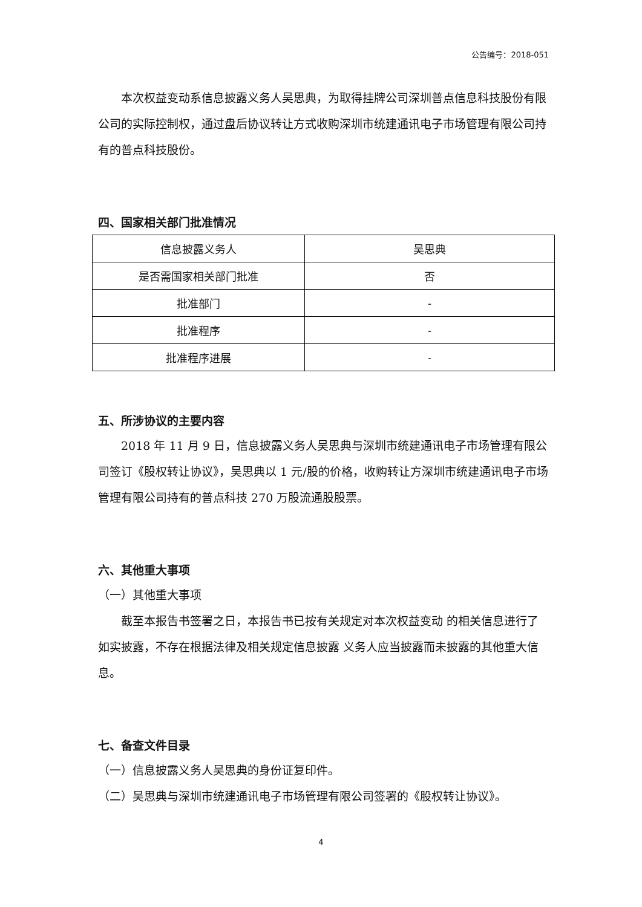公告编号：2018-051
本次权益变动系信息披露义务人吴思典，为取得挂牌公司深圳普点信息科技股份有限公司的实际控制权，通过盘后协议转让方式收购深圳市统建通讯电子市场管理有限公司持有的普点科技股份。
四、国家相关部门批准情况
| 信息披露义务人 | 吴思典 |
| 是否需国家相关部门批准 | 否 |
| 批准部门 | - |
| 批准程序 | - |
| 批准程序进展 | - |
五、所涉协议的主要内容
2018 年 11 月 9 日，信息披露义务人吴思典与深圳市统建通讯电子市场管理有限公司签订《股权转让协议》，吴思典以 1 元/股的价格，收购转让方深圳市统建通讯电子市场管理有限公司持有的普点科技 270 万股流通股股票。
六、其他重大事项
（一）其他重大事项
截至本报告书签署之日，本报告书已按有关规定对本次权益变动 的相关信息进行了如实披露，不存在根据法律及相关规定信息披露 义务人应当披露而未披露的其他重大信息。
七、备查文件目录
（一）信息披露义务人吴思典的身份证复印件。
（二）吴思典与深圳市统建通讯电子市场管理有限公司签署的《股权转让协议》。
4